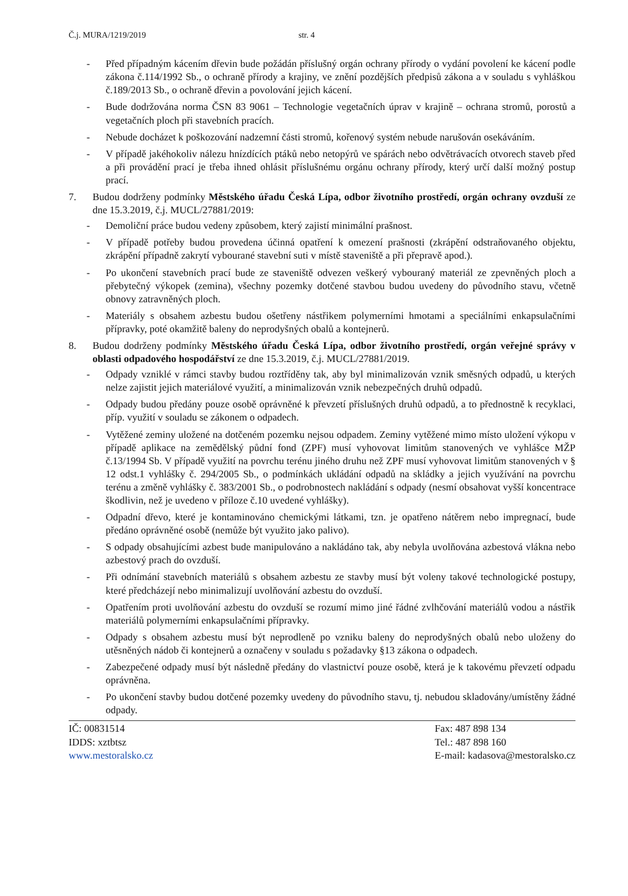Č.j. MURA/1219/2019 str. 4
- Před případným kácením dřevin bude požádán příslušný orgán ochrany přírody o vydání povolení ke kácení podle zákona č.114/1992 Sb., o ochraně přírody a krajiny, ve znění pozdějších předpisů zákona a v souladu s vyhláškou č.189/2013 Sb., o ochraně dřevin a povolování jejich kácení.
- Bude dodržována norma ČSN 83 9061 – Technologie vegetačních úprav v krajině – ochrana stromů, porostů a vegetačních ploch při stavebních pracích.
- Nebude docházet k poškozování nadzemní části stromů, kořenový systém nebude narušován osekáváním.
- V případě jakéhokoliv nálezu hnízdících ptáků nebo netopýrů ve spárách nebo odvětrávacích otvorech staveb před a při provádění prací je třeba ihned ohlásit příslušnému orgánu ochrany přírody, který určí další možný postup prací.
7. Budou dodrženy podmínky Městského úřadu Česká Lípa, odbor životního prostředí, orgán ochrany ovzduší ze dne 15.3.2019, č.j. MUCL/27881/2019:
- Demoliční práce budou vedeny způsobem, který zajistí minimální prašnost.
- V případě potřeby budou provedena účinná opatření k omezení prašnosti (zkrápění odstraňovaného objektu, zkrápění případně zakrytí vybourané stavební suti v místě staveniště a při přepravě apod.).
- Po ukončení stavebních prací bude ze staveniště odvezen veškerý vybouraný materiál ze zpevněných ploch a přebytečný výkopek (zemina), všechny pozemky dotčené stavbou budou uvedeny do původního stavu, včetně obnovy zatravněných ploch.
- Materiály s obsahem azbestu budou ošetřeny nástřikem polymerními hmotami a speciálními enkapsulačními přípravky, poté okamžitě baleny do neprodyšných obalů a kontejnerů.
8. Budou dodrženy podmínky Městského úřadu Česká Lípa, odbor životního prostředí, orgán veřejné správy v oblasti odpadového hospodářství ze dne 15.3.2019, č.j. MUCL/27881/2019.
- Odpady vzniklé v rámci stavby budou roztříděny tak, aby byl minimalizován vznik směsných odpadů, u kterých nelze zajistit jejich materiálové využití, a minimalizován vznik nebezpečných druhů odpadů.
- Odpady budou předány pouze osobě oprávněné k převzetí příslušných druhů odpadů, a to přednostně k recyklaci, příp. využití v souladu se zákonem o odpadech.
- Vytěžené zeminy uložené na dotčeném pozemku nejsou odpadem. Zeminy vytěžené mimo místo uložení výkopu v případě aplikace na zemědělský půdní fond (ZPF) musí vyhovovat limitům stanovených ve vyhlášce MŽP č.13/1994 Sb. V případě využití na povrchu terénu jiného druhu než ZPF musí vyhovovat limitům stanovených v § 12 odst.1 vyhlášky č. 294/2005 Sb., o podmínkách ukládání odpadů na skládky a jejich využívání na povrchu terénu a změně vyhlášky č. 383/2001 Sb., o podrobnostech nakládání s odpady (nesmí obsahovat vyšší koncentrace škodlivin, než je uvedeno v příloze č.10 uvedené vyhlášky).
- Odpadní dřevo, které je kontaminováno chemickými látkami, tzn. je opatřeno nátěrem nebo impregnací, bude předáno oprávněné osobě (nemůže být využito jako palivo).
- S odpady obsahujícími azbest bude manipulováno a nakládáno tak, aby nebyla uvolňována azbestová vlákna nebo azbestový prach do ovzduší.
- Při odnímání stavebních materiálů s obsahem azbestu ze stavby musí být voleny takové technologické postupy, které předcházejí nebo minimalizují uvolňování azbestu do ovzduší.
- Opatřením proti uvolňování azbestu do ovzduší se rozumí mimo jiné řádné zvlhčování materiálů vodou a nástřik materiálů polymerními enkapsulačními přípravky.
- Odpady s obsahem azbestu musí být neprodleně po vzniku baleny do neprodyšných obalů nebo uloženy do utěsněných nádob či kontejnerů a označeny v souladu s požadavky §13 zákona o odpadech.
- Zabezpečené odpady musí být následně předány do vlastnictví pouze osobě, která je k takovému převzetí odpadu oprávněna.
- Po ukončení stavby budou dotčené pozemky uvedeny do původního stavu, tj. nebudou skladovány/umístěny žádné odpady.
IČ: 00831514
IDDS: xztbtsz
www.mestoralsko.cz
Fax: 487 898 134
Tel.: 487 898 160
E-mail: kadasova@mestoralsko.cz